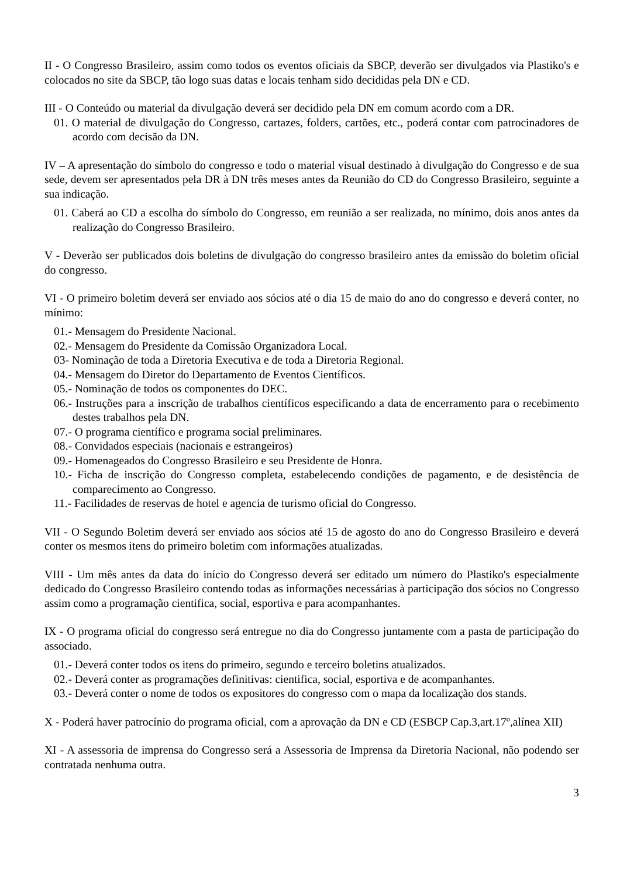II - O Congresso Brasileiro, assim como todos os eventos oficiais da SBCP, deverão ser divulgados via Plastiko's e colocados no site da SBCP, tão logo suas datas e locais tenham sido decididas pela DN e CD.
III - O Conteúdo ou material da divulgação deverá ser decidido pela DN em comum acordo com a DR.
01. O material de divulgação do Congresso, cartazes, folders, cartões, etc., poderá contar com patrocinadores de acordo com decisão da DN.
IV – A apresentação do símbolo do congresso e todo o material visual destinado à divulgação do Congresso e de sua sede, devem ser apresentados pela DR à DN três meses antes da Reunião do CD do Congresso Brasileiro, seguinte a sua indicação.
01. Caberá ao CD a escolha do símbolo do Congresso, em reunião a ser realizada, no mínimo, dois anos antes da realização do Congresso Brasileiro.
V - Deverão ser publicados dois boletins de divulgação do congresso brasileiro antes da emissão do boletim oficial do congresso.
VI - O primeiro boletim deverá ser enviado aos sócios até o dia 15 de maio do ano do congresso e deverá conter, no mínimo:
01.- Mensagem do Presidente Nacional.
02.- Mensagem do Presidente da Comissão Organizadora Local.
03- Nominação de toda a Diretoria Executiva e de toda a Diretoria Regional.
04.- Mensagem do Diretor do Departamento de Eventos Científicos.
05.- Nominação de todos os componentes do DEC.
06.- Instruções para a inscrição de trabalhos científicos especificando a data de encerramento para o recebimento destes trabalhos pela DN.
07.- O programa científico e programa social preliminares.
08.- Convidados especiais (nacionais e estrangeiros)
09.- Homenageados do Congresso Brasileiro e seu Presidente de Honra.
10.- Ficha de inscrição do Congresso completa, estabelecendo condições de pagamento, e de desistência de comparecimento ao Congresso.
11.- Facilidades de reservas de hotel e agencia de turismo oficial do Congresso.
VII - O Segundo Boletim deverá ser enviado aos sócios até 15 de agosto do ano do Congresso Brasileiro e deverá conter os mesmos itens do primeiro boletim com informações atualizadas.
VIII - Um mês antes da data do início do Congresso deverá ser editado um número do Plastiko's especialmente dedicado do Congresso Brasileiro contendo todas as informações necessárias à participação dos sócios no Congresso assim como a programação cientifica, social, esportiva e para acompanhantes.
IX - O programa oficial do congresso será entregue no dia do Congresso juntamente com a pasta de participação do associado.
01.- Deverá conter todos os itens do primeiro, segundo e terceiro boletins atualizados.
02.- Deverá conter as programações definitivas: cientifica, social, esportiva e de acompanhantes.
03.- Deverá conter o nome de todos os expositores do congresso com o mapa da localização dos stands.
X - Poderá haver patrocínio do programa oficial, com a aprovação da DN e CD (ESBCP Cap.3,art.17º,alínea XII)
XI - A assessoria de imprensa do Congresso será a Assessoria de Imprensa da Diretoria Nacional, não podendo ser contratada nenhuma outra.
3